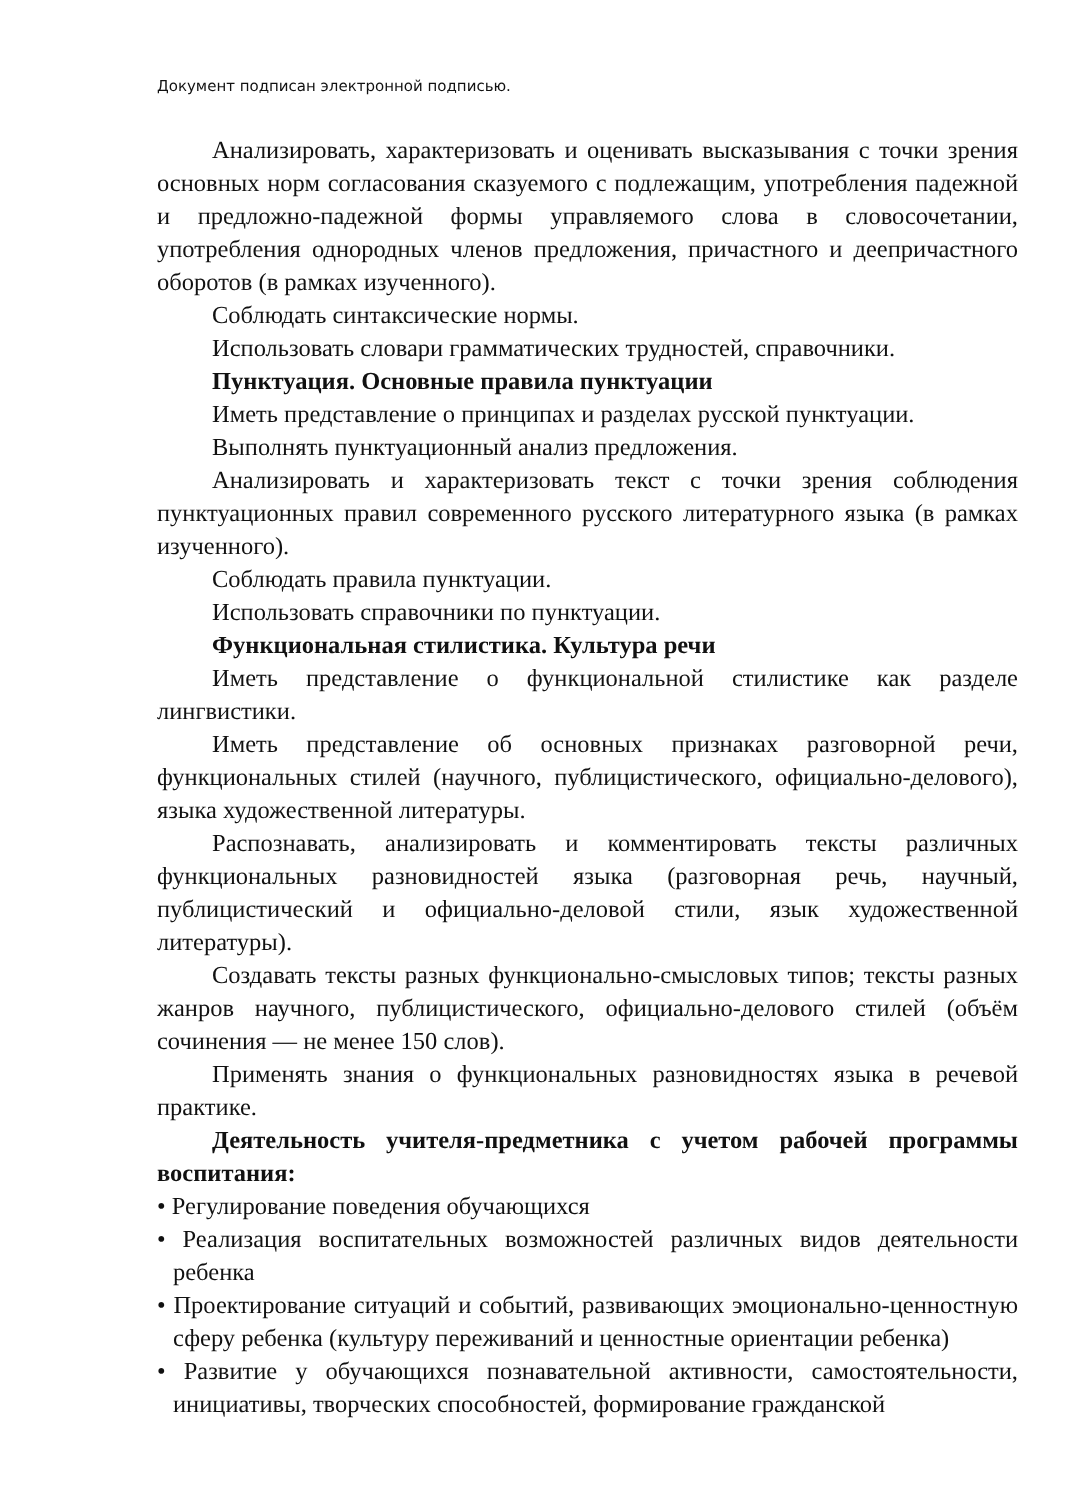Документ подписан электронной подписью.
Анализировать, характеризовать и оценивать высказывания с точки зрения основных норм согласования сказуемого с подлежащим, употребления падежной и предложно-падежной формы управляемого слова в словосочетании, употребления однородных членов предложения, причастного и деепричастного оборотов (в рамках изученного).
Соблюдать синтаксические нормы.
Использовать словари грамматических трудностей, справочники.
Пунктуация. Основные правила пунктуации
Иметь представление о принципах и разделах русской пунктуации.
Выполнять пунктуационный анализ предложения.
Анализировать и характеризовать текст с точки зрения соблюдения пунктуационных правил современного русского литературного языка (в рамках изученного).
Соблюдать правила пунктуации.
Использовать справочники по пунктуации.
Функциональная стилистика. Культура речи
Иметь представление о функциональной стилистике как разделе лингвистики.
Иметь представление об основных признаках разговорной речи, функциональных стилей (научного, публицистического, официально-делового), языка художественной литературы.
Распознавать, анализировать и комментировать тексты различных функциональных разновидностей языка (разговорная речь, научный, публицистический и официально-деловой стили, язык художественной литературы).
Создавать тексты разных функционально-смысловых типов; тексты разных жанров научного, публицистического, официально-делового стилей (объём сочинения — не менее 150 слов).
Применять знания о функциональных разновидностях языка в речевой практике.
Деятельность учителя-предметника с учетом рабочей программы воспитания:
• Регулирование поведения обучающихся
• Реализация воспитательных возможностей различных видов деятельности ребенка
• Проектирование ситуаций и событий, развивающих эмоционально-ценностную сферу ребенка (культуру переживаний и ценностные ориентации ребенка)
• Развитие у обучающихся познавательной активности, самостоятельности, инициативы, творческих способностей, формирование гражданской